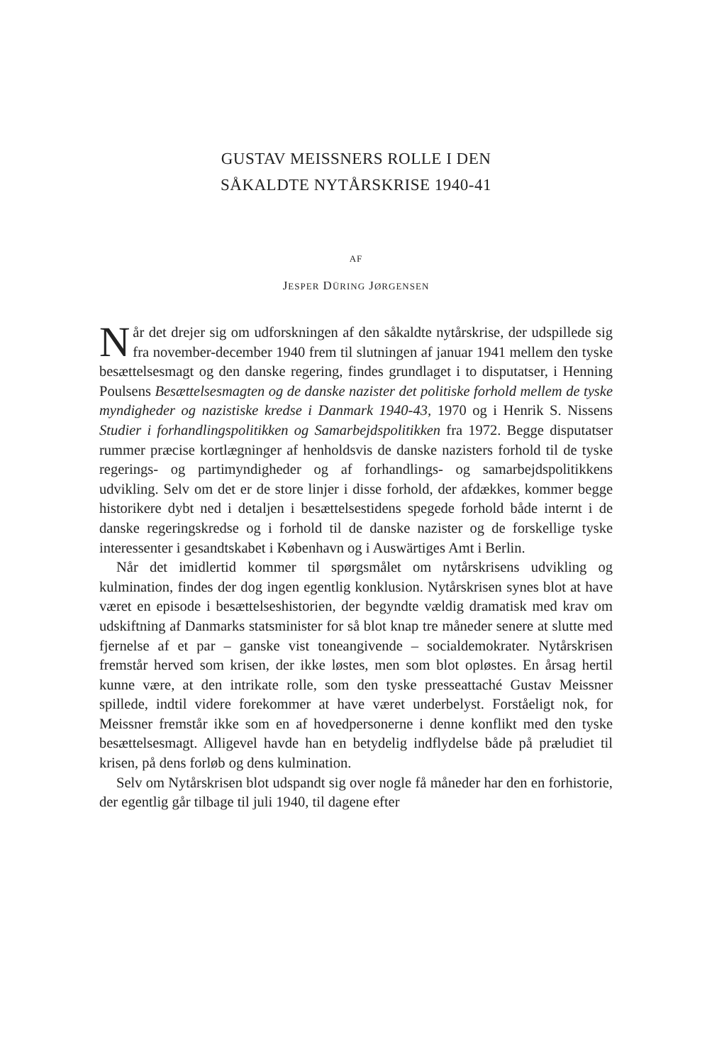GUSTAV MEISSNERS ROLLE I DEN
SÅKALDTE NYTÅRSKRISE 1940-41
AF
JESPER DÜRING JØRGENSEN
Når det drejer sig om udforskningen af den såkaldte nytårskrise, der udspillede sig fra november-december 1940 frem til slutningen af januar 1941 mellem den tyske besættelsesmagt og den danske regering, findes grundlaget i to disputatser, i Henning Poulsens Besættelsesmagten og de danske nazister det politiske forhold mellem de tyske myndigheder og nazistiske kredse i Danmark 1940-43, 1970 og i Henrik S. Nissens Studier i forhandlingspolitikken og Samarbejdspolitikken fra 1972. Begge disputatser rummer præcise kortlægninger af henholdsvis de danske nazisters forhold til de tyske regerings- og partimyndigheder og af forhandlings- og samarbejdspolitikkens udvikling. Selv om det er de store linjer i disse forhold, der afdækkes, kommer begge historikere dybt ned i detaljen i besættelsestidens spegede forhold både internt i de danske regeringskredse og i forhold til de danske nazister og de forskellige tyske interessenter i gesandtskabet i København og i Auswärtiges Amt i Berlin.
Når det imidlertid kommer til spørgsmålet om nytårskrisens udvikling og kulmination, findes der dog ingen egentlig konklusion. Nytårskrisen synes blot at have været en episode i besættelseshistorien, der begyndte vældig dramatisk med krav om udskiftning af Danmarks statsminister for så blot knap tre måneder senere at slutte med fjernelse af et par – ganske vist toneangivende – socialdemokrater. Nytårskrisen fremstår herved som krisen, der ikke løstes, men som blot opløstes. En årsag hertil kunne være, at den intrikate rolle, som den tyske presseattaché Gustav Meissner spillede, indtil videre forekommer at have været underbelyst. Forståeligt nok, for Meissner fremstår ikke som en af hovedpersonerne i denne konflikt med den tyske besættelsesmagt. Alligevel havde han en betydelig indflydelse både på præludiet til krisen, på dens forløb og dens kulmination.
Selv om Nytårskrisen blot udspandt sig over nogle få måneder har den en forhistorie, der egentlig går tilbage til juli 1940, til dagene efter